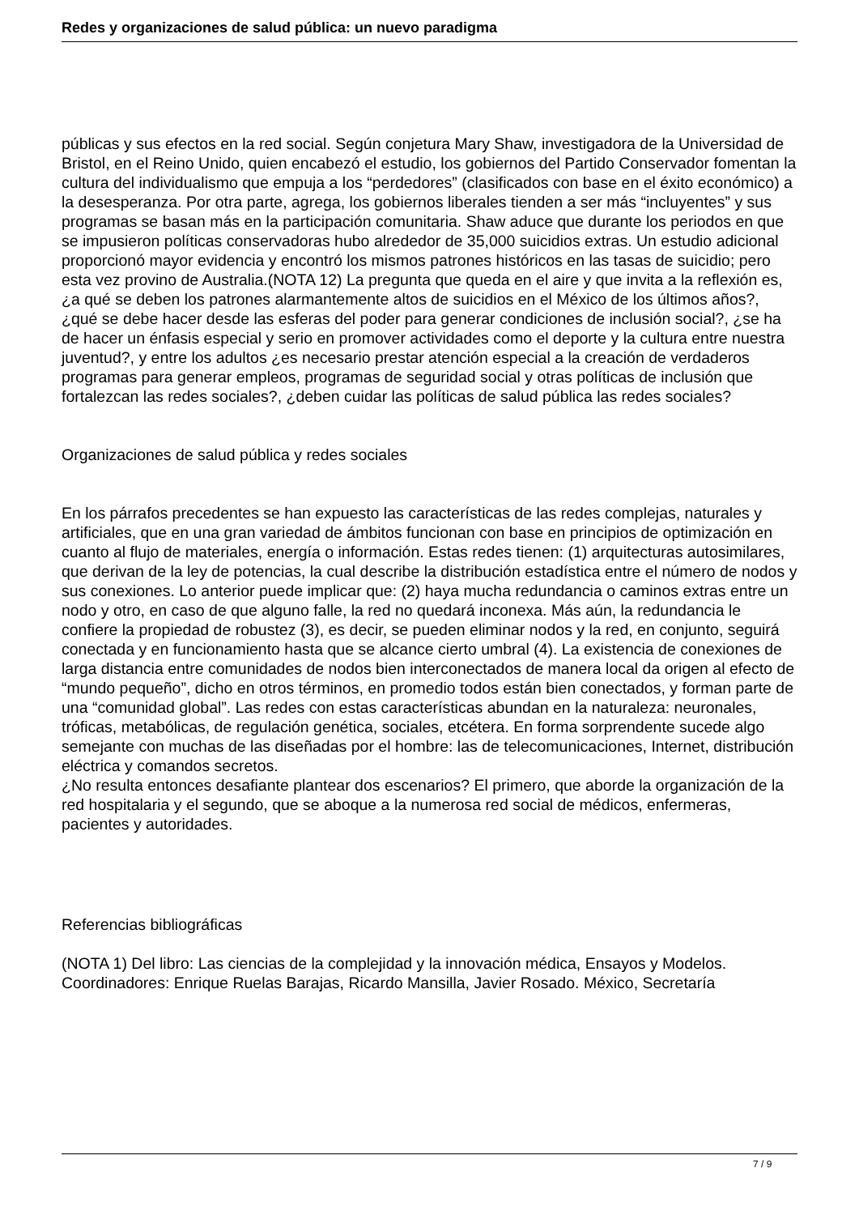Redes y organizaciones de salud pública: un nuevo paradigma
públicas y sus efectos en la red social. Según conjetura Mary Shaw, investigadora de la Universidad de Bristol, en el Reino Unido, quien encabezó el estudio, los gobiernos del Partido Conservador fomentan la cultura del individualismo que empuja a los “perdedores” (clasificados con base en el éxito económico) a la desesperanza. Por otra parte, agrega, los gobiernos liberales tienden a ser más “incluyentes” y sus programas se basan más en la participación comunitaria. Shaw aduce que durante los periodos en que se impusieron políticas conservadoras hubo alrededor de 35,000 suicidios extras. Un estudio adicional proporcionó mayor evidencia y encontró los mismos patrones históricos en las tasas de suicidio; pero esta vez provino de Australia.(NOTA 12) La pregunta que queda en el aire y que invita a la reflexión es, ¿a qué se deben los patrones alarmantemente altos de suicidios en el México de los últimos años?, ¿qué se debe hacer desde las esferas del poder para generar condiciones de inclusión social?, ¿se ha de hacer un énfasis especial y serio en promover actividades como el deporte y la cultura entre nuestra juventud?, y entre los adultos ¿es necesario prestar atención especial a la creación de verdaderos programas para generar empleos, programas de seguridad social y otras políticas de inclusión que fortalezcan las redes sociales?, ¿deben cuidar las políticas de salud pública las redes sociales?
Organizaciones de salud pública y redes sociales
En los párrafos precedentes se han expuesto las características de las redes complejas, naturales y artificiales, que en una gran variedad de ámbitos funcionan con base en principios de optimización en cuanto al flujo de materiales, energía o información. Estas redes tienen: (1) arquitecturas autosimilares, que derivan de la ley de potencias, la cual describe la distribución estadística entre el número de nodos y sus conexiones. Lo anterior puede implicar que: (2) haya mucha redundancia o caminos extras entre un nodo y otro, en caso de que alguno falle, la red no quedará inconexa. Más aún, la redundancia le confiere la propiedad de robustez (3), es decir, se pueden eliminar nodos y la red, en conjunto, seguirá conectada y en funcionamiento hasta que se alcance cierto umbral (4). La existencia de conexiones de larga distancia entre comunidades de nodos bien interconectados de manera local da origen al efecto de “mundo pequeño”, dicho en otros términos, en promedio todos están bien conectados, y forman parte de una “comunidad global”. Las redes con estas características abundan en la naturaleza: neuronales, tróficas, metabólicas, de regulación genética, sociales, etcétera. En forma sorprendente sucede algo semejante con muchas de las diseñadas por el hombre: las de telecomunicaciones, Internet, distribución eléctrica y comandos secretos.
¿No resulta entonces desafiante plantear dos escenarios? El primero, que aborde la organización de la red hospitalaria y el segundo, que se aboque a la numerosa red social de médicos, enfermeras, pacientes y autoridades.
Referencias bibliográficas
(NOTA 1) Del libro: Las ciencias de la complejidad y la innovación médica, Ensayos y Modelos. Coordinadores: Enrique Ruelas Barajas, Ricardo Mansilla, Javier Rosado. México, Secretaría
7 / 9